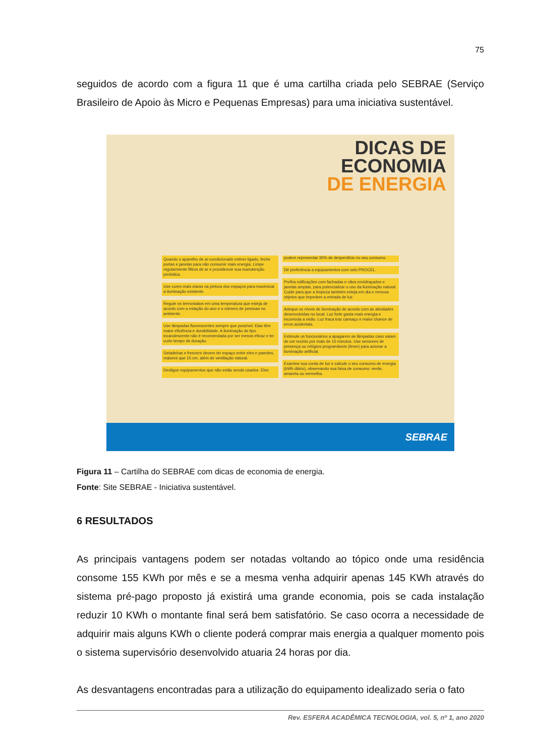75
seguidos de acordo com a figura 11 que é uma cartilha criada pelo SEBRAE (Serviço Brasileiro de Apoio às Micro e Pequenas Empresas) para uma iniciativa sustentável.
DICAS DE
ECONOMIA
DE ENERGIA
Quando o aparelho de ar-condicionado estiver ligado, feche portas e janelas para não consumir mais energia. Limpe regularmente filtros de ar e providencie sua manutenção periódica.
Use cores mais claras na pintura dos espaços para maximizar a iluminação existente.
Regule os termostatos em uma temperatura que esteja de acordo com a estação do ano e o número de pessoas no ambiente.
Use lâmpadas fluorescentes sempre que possível. Elas têm maior eficiência e durabilidade. A iluminação do tipo incandescente não é recomendada por ser menos eficaz e ter curto tempo de duração.
Geladeiras e freezers devem ter espaço entre eles e paredes, maiores que 15 cm, além de ventilação natural.
Desligue equipamentos que não estão sendo usados. Eles podem representar 30% de desperdício no seu consumo.
Dê preferência a equipamentos com selo PROCEL.
Prefira edificações com fachadas e vãos envidraçados e janelas amplas, para potencializar o uso da iluminação natural. Cuide para que a limpeza também esteja em dia e remova objetos que impedem a entrada de luz.
Adeque os níveis de iluminação de acordo com as atividades desenvolvidas no local. Luz forte gasta mais energia e incomoda a visão. Luz fraca traz cansaço e maior chance de erros acidentais.
Estimule os funcionários a apagarem as lâmpadas caso saiam de um recinto por mais de 15 minutos. Use sensores de presença ou relógios programáveis (timer) para acionar a iluminação artificial.
Examine sua conta de luz e calcule o seu consumo de energia (kWh diário), observando sua faixa de consumo: verde, amarela ou vermelha.
SEBRAE
Figura 11 – Cartilha do SEBRAE com dicas de economia de energia.
Fonte: Site SEBRAE - Iniciativa sustentável.
6 RESULTADOS
As principais vantagens podem ser notadas voltando ao tópico onde uma residência consome 155 KWh por mês e se a mesma venha adquirir apenas 145 KWh através do sistema pré-pago proposto já existirá uma grande economia, pois se cada instalação reduzir 10 KWh o montante final será bem satisfatório. Se caso ocorra a necessidade de adquirir mais alguns KWh o cliente poderá comprar mais energia a qualquer momento pois o sistema supervisório desenvolvido atuaria 24 horas por dia.
As desvantagens encontradas para a utilização do equipamento idealizado seria o fato
Rev. ESFERA ACADÊMICA TECNOLOGIA, vol. 5, nº 1, ano 2020